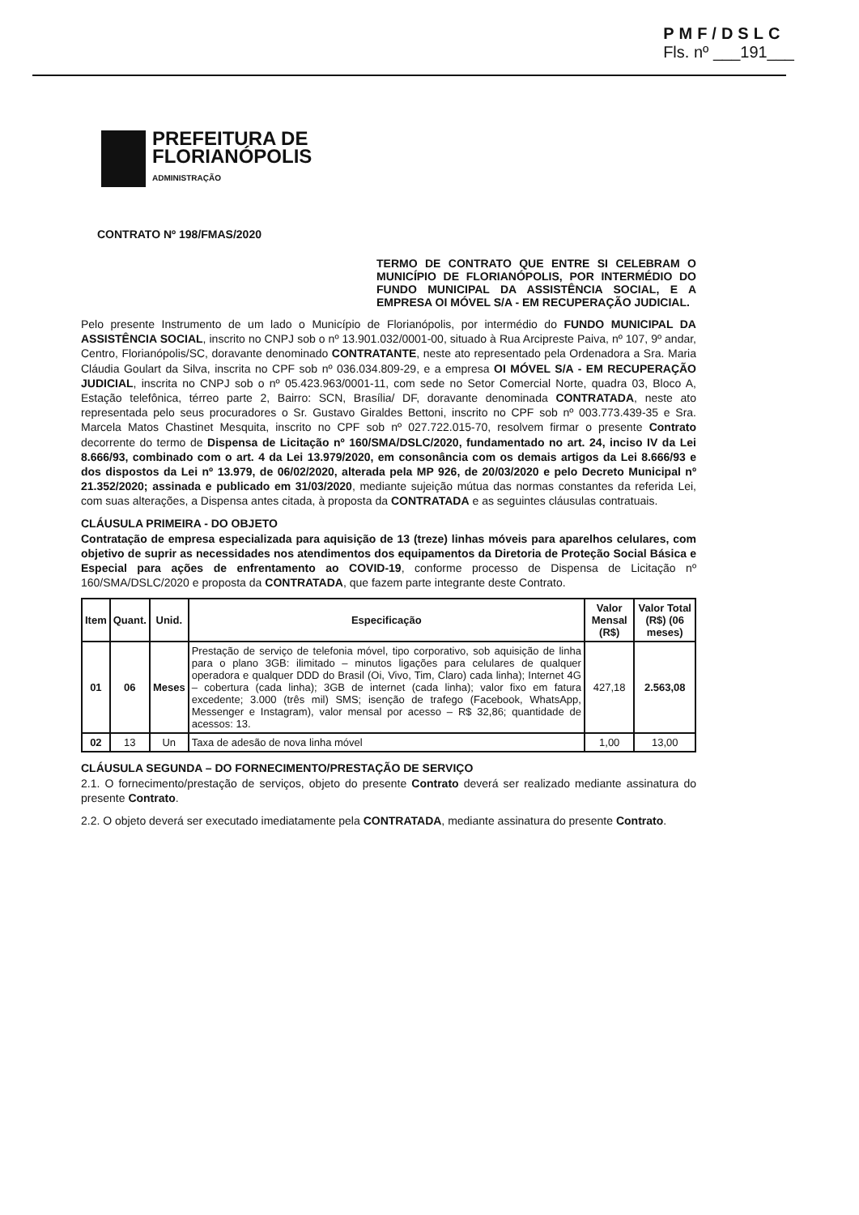PMF/DSLC
Fls. nº ___191___
PREFEITURA DE
FLORIANÓPOLIS
ADMINISTRAÇÃO
CONTRATO Nº 198/FMAS/2020
TERMO DE CONTRATO QUE ENTRE SI CELEBRAM O MUNICÍPIO DE FLORIANÓPOLIS, POR INTERMÉDIO DO FUNDO MUNICIPAL DA ASSISTÊNCIA SOCIAL, E A EMPRESA OI MÓVEL S/A - EM RECUPERAÇÃO JUDICIAL.
Pelo presente Instrumento de um lado o Município de Florianópolis, por intermédio do FUNDO MUNICIPAL DA ASSISTÊNCIA SOCIAL, inscrito no CNPJ sob o nº 13.901.032/0001-00, situado à Rua Arcipreste Paiva, nº 107, 9º andar, Centro, Florianópolis/SC, doravante denominado CONTRATANTE, neste ato representado pela Ordenadora a Sra. Maria Cláudia Goulart da Silva, inscrita no CPF sob nº 036.034.809-29, e a empresa OI MÓVEL S/A - EM RECUPERAÇÃO JUDICIAL, inscrita no CNPJ sob o nº 05.423.963/0001-11, com sede no Setor Comercial Norte, quadra 03, Bloco A, Estação telefônica, térreo parte 2, Bairro: SCN, Brasília/ DF, doravante denominada CONTRATADA, neste ato representada pelo seus procuradores o Sr. Gustavo Giraldes Bettoni, inscrito no CPF sob nº 003.773.439-35 e Sra. Marcela Matos Chastinet Mesquita, inscrito no CPF sob nº 027.722.015-70, resolvem firmar o presente Contrato decorrente do termo de Dispensa de Licitação nº 160/SMA/DSLC/2020, fundamentado no art. 24, inciso IV da Lei 8.666/93, combinado com o art. 4 da Lei 13.979/2020, em consonância com os demais artigos da Lei 8.666/93 e dos dispostos da Lei nº 13.979, de 06/02/2020, alterada pela MP 926, de 20/03/2020 e pelo Decreto Municipal nº 21.352/2020; assinada e publicado em 31/03/2020, mediante sujeição mútua das normas constantes da referida Lei, com suas alterações, a Dispensa antes citada, à proposta da CONTRATADA e as seguintes cláusulas contratuais.
CLÁUSULA PRIMEIRA - DO OBJETO
Contratação de empresa especializada para aquisição de 13 (treze) linhas móveis para aparelhos celulares, com objetivo de suprir as necessidades nos atendimentos dos equipamentos da Diretoria de Proteção Social Básica e Especial para ações de enfrentamento ao COVID-19, conforme processo de Dispensa de Licitação nº 160/SMA/DSLC/2020 e proposta da CONTRATADA, que fazem parte integrante deste Contrato.
| Item | Quant. | Unid. | Especificação | Valor Mensal (R$) | Valor Total (R$) (06 meses) |
| --- | --- | --- | --- | --- | --- |
| 01 | 06 | Meses | Prestação de serviço de telefonia móvel, tipo corporativo, sob aquisição de linha para o plano 3GB: ilimitado – minutos ligações para celulares de qualquer operadora e qualquer DDD do Brasil (Oi, Vivo, Tim, Claro) cada linha); Internet 4G – cobertura (cada linha); 3GB de internet (cada linha); valor fixo em fatura excedente; 3.000 (três mil) SMS; isenção de trafego (Facebook, WhatsApp, Messenger e Instagram), valor mensal por acesso – R$ 32,86; quantidade de acessos: 13. | 427,18 | 2.563,08 |
| 02 | 13 | Un | Taxa de adesão de nova linha móvel | 1,00 | 13,00 |
CLÁUSULA SEGUNDA – DO FORNECIMENTO/PRESTAÇÃO DE SERVIÇO
2.1. O fornecimento/prestação de serviços, objeto do presente Contrato deverá ser realizado mediante assinatura do presente Contrato.
2.2. O objeto deverá ser executado imediatamente pela CONTRATADA, mediante assinatura do presente Contrato.